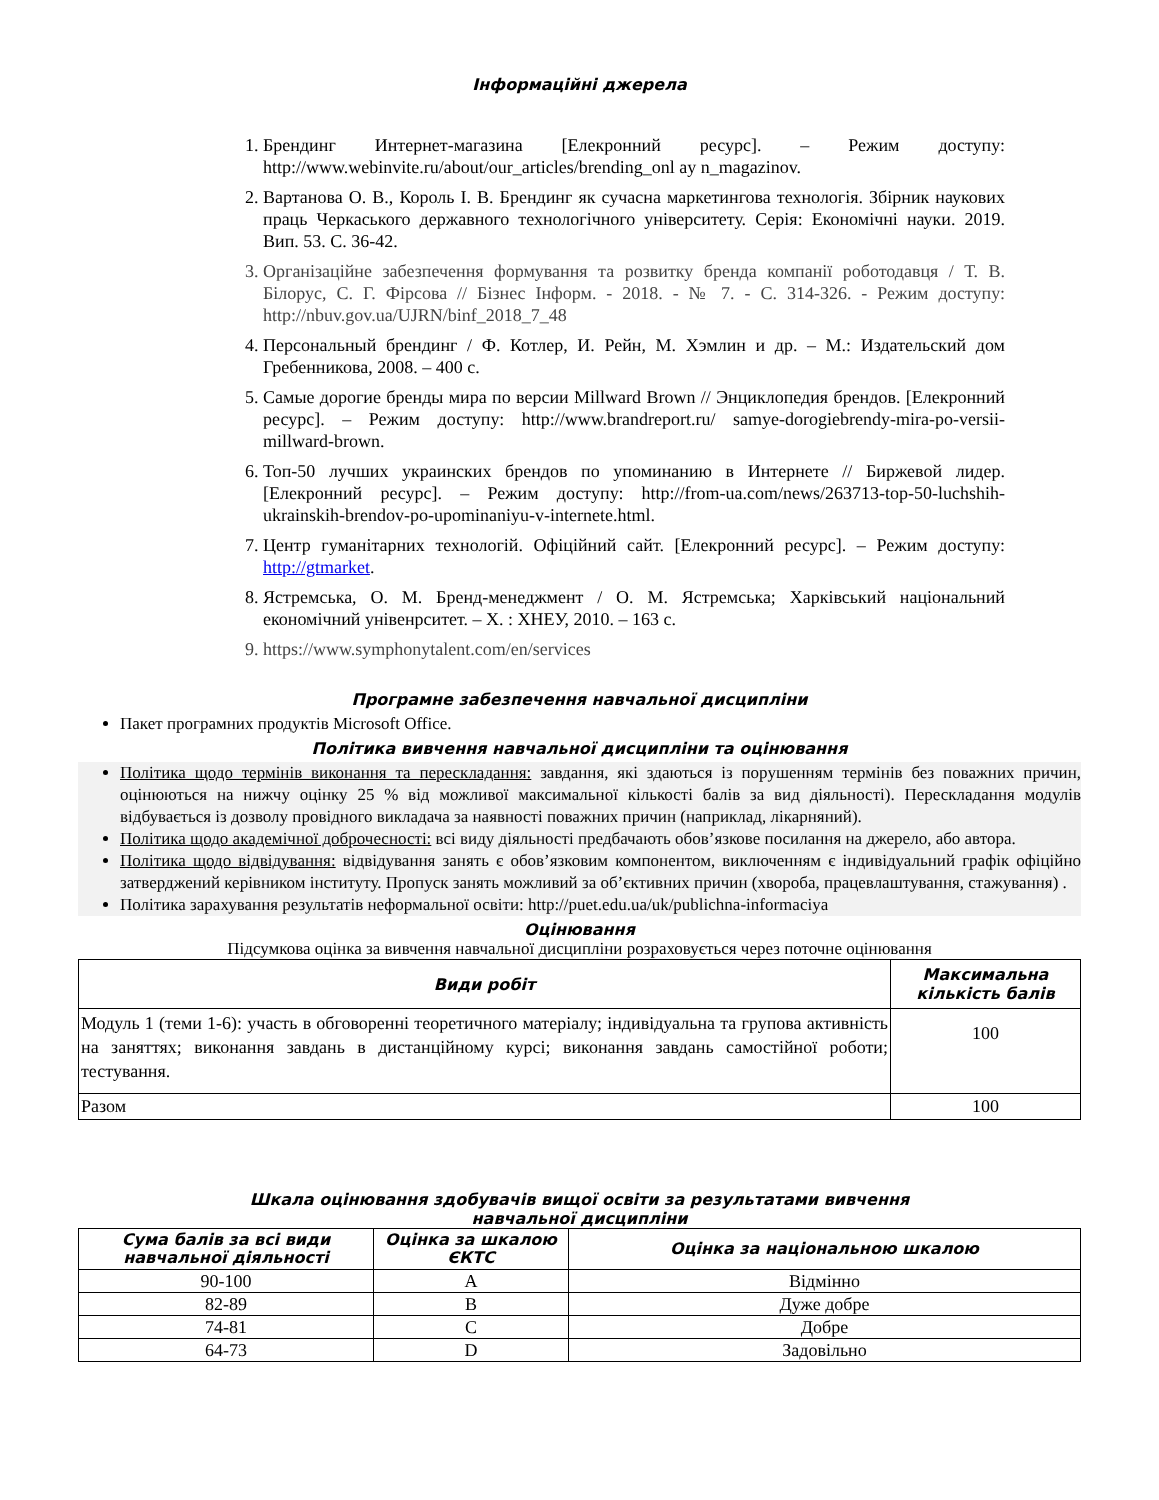Інформаційні джерела
1. Брендинг Интернет-магазина [Елекронний ресурс]. – Режим доступу: http://www.webinvite.ru/about/our_articles/brending_onl ay n_magazinov.
2. Вартанова О. В., Король І. В. Брендинг як сучасна маркетингова технологія. Збірник наукових праць Черкаського державного технологічного університету. Серія: Економічні науки. 2019. Вип. 53. С. 36-42.
3. Організаційне забезпечення формування та розвитку бренда компанії роботодавця / Т. В. Білорус, С. Г. Фірсова // Бізнес Інформ. - 2018. - № 7. - С. 314-326. - Режим доступу: http://nbuv.gov.ua/UJRN/binf_2018_7_48
4. Персональный брендинг / Ф. Котлер, И. Рейн, М. Хэмлин и др. – М.: Издательский дом Гребенникова, 2008. – 400 с.
5. Самые дорогие бренды мира по версии Millward Brown // Энциклопедия брендов. [Елекронний ресурс]. – Режим доступу: http://www.brandreport.ru/ samye-dorogiebrendy-mira-po-versii-millward-brown.
6. Топ-50 лучших украинских брендов по упоминанию в Интернете // Биржевой лидер. [Елекронний ресурс]. – Режим доступу: http://from-ua.com/news/263713-top-50-luchshih-ukrainskih-brendov-po-upominaniyu-v-internete.html.
7. Центр гуманітарних технологій. Офіційний сайт. [Елекронний ресурс]. – Режим доступу: http://gtmarket.
8. Ястремська, О. М. Бренд-менеджмент / О. М. Ястремська; Харківський національний економічний унівенрситет. – Х. : ХНЕУ, 2010. – 163 с.
9. https://www.symphonytalent.com/en/services
Програмне забезпечення навчальної дисципліни
Пакет програмних продуктів Microsoft Office.
Політика вивчення навчальної дисципліни та оцінювання
Політика щодо термінів виконання та перескладання: завдання, які здаються із порушенням термінів без поважних причин, оцінюються на нижчу оцінку 25 % від можливої максимальної кількості балів за вид діяльності). Перескладання модулів відбувається із дозволу провідного викладача за наявності поважних причин (наприклад, лікарняний).
Політика щодо академічної доброчесності: всі виду діяльності предбачають обов’язкове посилання на джерело, або автора.
Політика щодо відвідування: відвідування занять є обов’язковим компонентом, виключенням є індивідуальний графік офіційно затверджений керівником інституту. Пропуск занять можливий за об’єктивних причин (хвороба, працевлаштування, стажування) .
Політика зарахування результатів неформальної освіти: http://puet.edu.ua/uk/publichna-informaciya
Оцінювання
Підсумкова оцінка за вивчення навчальної дисципліни розраховується через поточне оцінювання
| Види робіт | Максимальна кількість балів |
| --- | --- |
| Модуль 1 (теми 1-6): участь в обговоренні теоретичного матеріалу; індивідуальна та групова активність на заняттях; виконання завдань в дистанційному курсі; виконання завдань самостійної роботи; тестування. | 100 |
| Разом | 100 |
Шкала оцінювання здобувачів вищої освіти за результатами вивчення
навчальної дисципліни
| Сума балів за всі види навчальної діяльності | Оцінка за шкалою ЄКТС | Оцінка за національною шкалою |
| --- | --- | --- |
| 90-100 | A | Відмінно |
| 82-89 | B | Дуже добре |
| 74-81 | C | Добре |
| 64-73 | D | Задовільно |